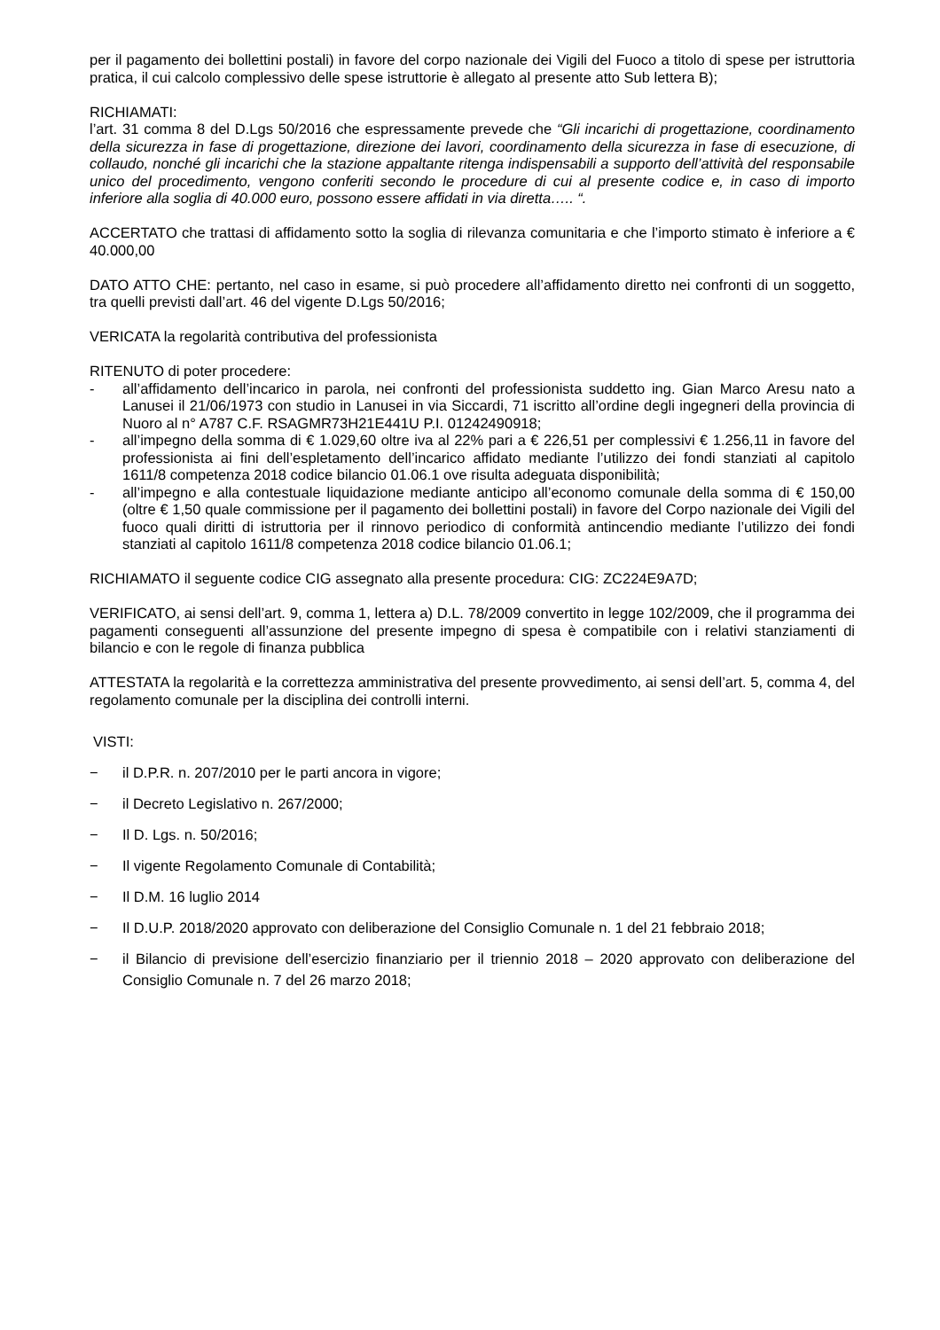per il pagamento dei bollettini postali) in favore del corpo nazionale dei Vigili del Fuoco a titolo di spese per istruttoria pratica, il cui calcolo complessivo delle spese istruttorie è allegato al presente atto Sub lettera B);
RICHIAMATI:
l’art. 31 comma 8 del D.Lgs 50/2016 che espressamente prevede che “Gli incarichi di progettazione, coordinamento della sicurezza in fase di progettazione, direzione dei lavori, coordinamento della sicurezza in fase di esecuzione, di collaudo, nonché gli incarichi che la stazione appaltante ritenga indispensabili a supporto dell’attività del responsabile unico del procedimento, vengono conferiti secondo le procedure di cui al presente codice e, in caso di importo inferiore alla soglia di 40.000 euro, possono essere affidati in via diretta….. “.
ACCERTATO che trattasi di affidamento sotto la soglia di rilevanza comunitaria e che l’importo stimato è inferiore a € 40.000,00
DATO ATTO CHE: pertanto, nel caso in esame, si può procedere all’affidamento diretto nei confronti di un soggetto, tra quelli previsti dall’art. 46 del vigente D.Lgs 50/2016;
VERICATA la regolarità contributiva del professionista
RITENUTO di poter procedere:
- all’affidamento dell’incarico in parola, nei confronti del professionista suddetto ing. Gian Marco Aresu nato a Lanusei il 21/06/1973 con studio in Lanusei in via Siccardi, 71 iscritto all’ordine degli ingegneri della provincia di Nuoro al n° A787 C.F. RSAGMR73H21E441U P.I. 01242490918;
- all’impegno della somma di € 1.029,60 oltre iva al 22% pari a € 226,51 per complessivi € 1.256,11 in favore del professionista ai fini dell’espletamento dell’incarico affidato mediante l’utilizzo dei fondi stanziati al capitolo 1611/8 competenza 2018 codice bilancio 01.06.1 ove risulta adeguata disponibilità;
- all’impegno e alla contestuale liquidazione mediante anticipo all’economo comunale della somma di € 150,00 (oltre € 1,50 quale commissione per il pagamento dei bollettini postali) in favore del Corpo nazionale dei Vigili del fuoco quali diritti di istruttoria per il rinnovo periodico di conformità antincendio mediante l’utilizzo dei fondi stanziati al capitolo 1611/8 competenza 2018 codice bilancio 01.06.1;
RICHIAMATO il seguente codice CIG assegnato alla presente procedura: CIG: ZC224E9A7D;
VERIFICATO, ai sensi dell’art. 9, comma 1, lettera a) D.L. 78/2009 convertito in legge 102/2009, che il programma dei pagamenti conseguenti all’assunzione del presente impegno di spesa è compatibile con i relativi stanziamenti di bilancio e con le regole di finanza pubblica
ATTESTATA la regolarità e la correttezza amministrativa del presente provvedimento, ai sensi dell’art. 5, comma 4, del regolamento comunale per la disciplina dei controlli interni.
VISTI:
− il D.P.R. n. 207/2010 per le parti ancora in vigore;
− il Decreto Legislativo n. 267/2000;
− Il D. Lgs. n. 50/2016;
− Il vigente Regolamento Comunale di Contabilità;
− Il D.M. 16 luglio 2014
− Il D.U.P. 2018/2020 approvato con deliberazione del Consiglio Comunale n. 1 del 21 febbraio 2018;
− il Bilancio di previsione dell’esercizio finanziario per il triennio 2018 – 2020 approvato con deliberazione del Consiglio Comunale n. 7 del 26 marzo 2018;